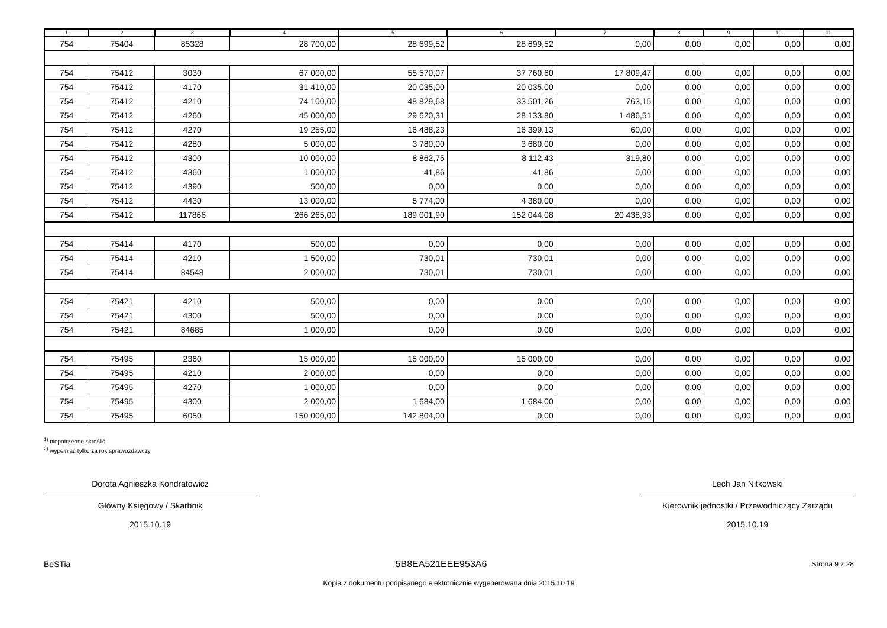| 1 | 2 | 3 | 4 | 5 | 6 | 7 | 8 | 9 | 10 | 11 |
| --- | --- | --- | --- | --- | --- | --- | --- | --- | --- | --- |
| 754 | 75404 | 85328 | 28 700,00 | 28 699,52 | 28 699,52 | 0,00 | 0,00 | 0,00 | 0,00 | 0,00 |
| 754 | 75412 | 3030 | 67 000,00 | 55 570,07 | 37 760,60 | 17 809,47 | 0,00 | 0,00 | 0,00 | 0,00 |
| 754 | 75412 | 4170 | 31 410,00 | 20 035,00 | 20 035,00 | 0,00 | 0,00 | 0,00 | 0,00 | 0,00 |
| 754 | 75412 | 4210 | 74 100,00 | 48 829,68 | 33 501,26 | 763,15 | 0,00 | 0,00 | 0,00 | 0,00 |
| 754 | 75412 | 4260 | 45 000,00 | 29 620,31 | 28 133,80 | 1 486,51 | 0,00 | 0,00 | 0,00 | 0,00 |
| 754 | 75412 | 4270 | 19 255,00 | 16 488,23 | 16 399,13 | 60,00 | 0,00 | 0,00 | 0,00 | 0,00 |
| 754 | 75412 | 4280 | 5 000,00 | 3 780,00 | 3 680,00 | 0,00 | 0,00 | 0,00 | 0,00 | 0,00 |
| 754 | 75412 | 4300 | 10 000,00 | 8 862,75 | 8 112,43 | 319,80 | 0,00 | 0,00 | 0,00 | 0,00 |
| 754 | 75412 | 4360 | 1 000,00 | 41,86 | 41,86 | 0,00 | 0,00 | 0,00 | 0,00 | 0,00 |
| 754 | 75412 | 4390 | 500,00 | 0,00 | 0,00 | 0,00 | 0,00 | 0,00 | 0,00 | 0,00 |
| 754 | 75412 | 4430 | 13 000,00 | 5 774,00 | 4 380,00 | 0,00 | 0,00 | 0,00 | 0,00 | 0,00 |
| 754 | 75412 | 117866 | 266 265,00 | 189 001,90 | 152 044,08 | 20 438,93 | 0,00 | 0,00 | 0,00 | 0,00 |
| 754 | 75414 | 4170 | 500,00 | 0,00 | 0,00 | 0,00 | 0,00 | 0,00 | 0,00 | 0,00 |
| 754 | 75414 | 4210 | 1 500,00 | 730,01 | 730,01 | 0,00 | 0,00 | 0,00 | 0,00 | 0,00 |
| 754 | 75414 | 84548 | 2 000,00 | 730,01 | 730,01 | 0,00 | 0,00 | 0,00 | 0,00 | 0,00 |
| 754 | 75421 | 4210 | 500,00 | 0,00 | 0,00 | 0,00 | 0,00 | 0,00 | 0,00 | 0,00 |
| 754 | 75421 | 4300 | 500,00 | 0,00 | 0,00 | 0,00 | 0,00 | 0,00 | 0,00 | 0,00 |
| 754 | 75421 | 84685 | 1 000,00 | 0,00 | 0,00 | 0,00 | 0,00 | 0,00 | 0,00 | 0,00 |
| 754 | 75495 | 2360 | 15 000,00 | 15 000,00 | 15 000,00 | 0,00 | 0,00 | 0,00 | 0,00 | 0,00 |
| 754 | 75495 | 4210 | 2 000,00 | 0,00 | 0,00 | 0,00 | 0,00 | 0,00 | 0,00 | 0,00 |
| 754 | 75495 | 4270 | 1 000,00 | 0,00 | 0,00 | 0,00 | 0,00 | 0,00 | 0,00 | 0,00 |
| 754 | 75495 | 4300 | 2 000,00 | 1 684,00 | 1 684,00 | 0,00 | 0,00 | 0,00 | 0,00 | 0,00 |
| 754 | 75495 | 6050 | 150 000,00 | 142 804,00 | 0,00 | 0,00 | 0,00 | 0,00 | 0,00 | 0,00 |
<sup>1)</sup> niepotrzebne skreślić
<sup>2)</sup> wypełniać tylko za rok sprawozdawczy
Dorota Agnieszka Kondratowicz
Główny Księgowy / Skarbnik
2015.10.19
Lech Jan Nitkowski
Kierownik jednostki / Przewodniczący Zarządu
2015.10.19
BeSTia 5B8EA521EEE953A6 Strona 9 z 28
Kopia z dokumentu podpisanego elektronicznie wygenerowana dnia 2015.10.19